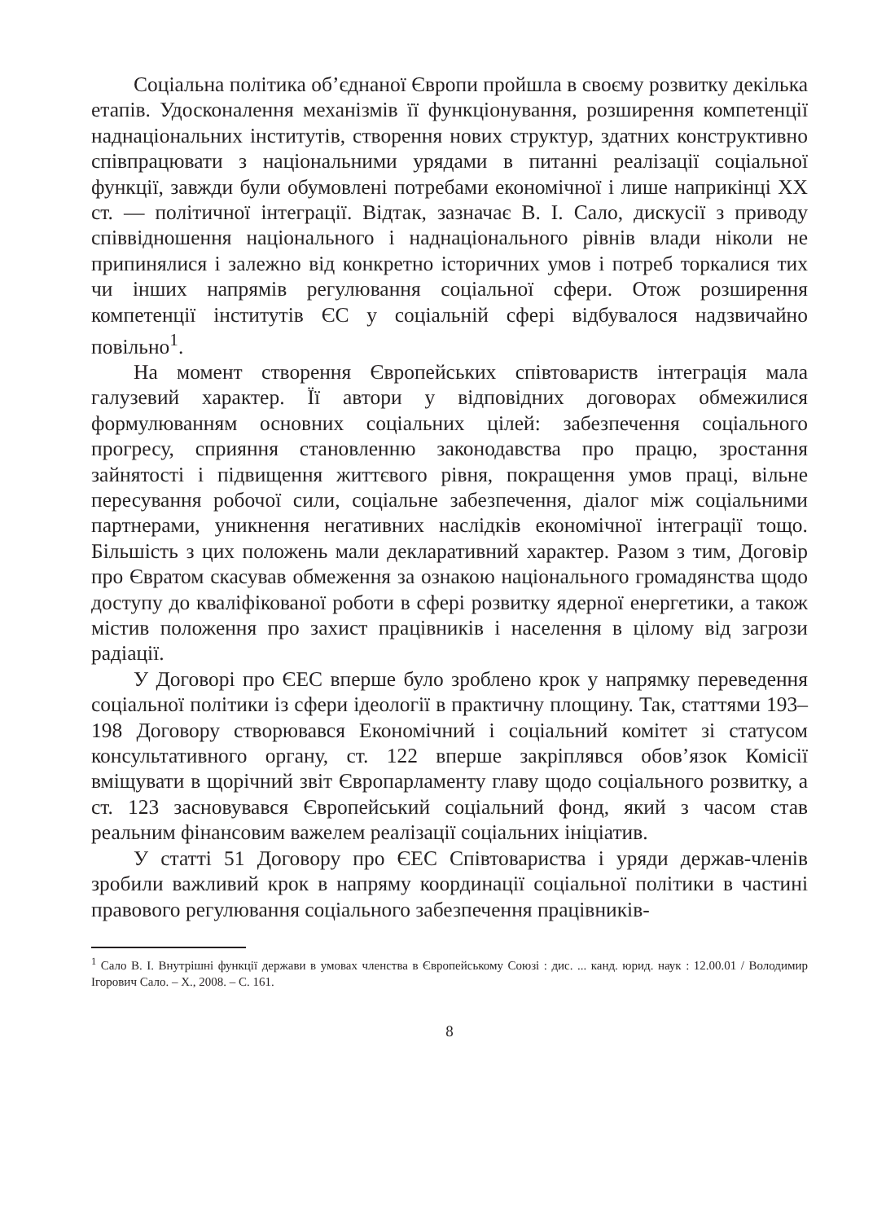Соціальна політика об’єднаної Європи пройшла в своєму розвитку декілька етапів. Удосконалення механізмів її функціонування, розширення компетенції наднаціональних інститутів, створення нових структур, здатних конструктивно співпрацювати з національними урядами в питанні реалізації соціальної функції, завжди були обумовлені потребами економічної і лише наприкінці XX ст. — політичної інтеграції. Відтак, зазначає В. І. Сало, дискусії з приводу співвідношення національного і наднаціонального рівнів влади ніколи не припинялися і залежно від конкретно історичних умов і потреб торкалися тих чи інших напрямів регулювання соціальної сфери. Отож розширення компетенції інститутів ЄС у соціальній сфері відбувалося надзвичайно повільно<sup>1</sup>.
На момент створення Європейських співтовариств інтеграція мала галузевий характер. Її автори у відповідних договорах обмежилися формулюванням основних соціальних цілей: забезпечення соціального прогресу, сприяння становленню законодавства про працю, зростання зайнятості і підвищення життєвого рівня, покращення умов праці, вільне пересування робочої сили, соціальне забезпечення, діалог між соціальними партнерами, уникнення негативних наслідків економічної інтеграції тощо. Більшість з цих положень мали декларативний характер. Разом з тим, Договір про Євратом скасував обмеження за ознакою національного громадянства щодо доступу до кваліфікованої роботи в сфері розвитку ядерної енергетики, а також містив положення про захист працівників і населення в цілому від загрози радіації.
У Договорі про ЄЕС вперше було зроблено крок у напрямку переведення соціальної політики із сфери ідеології в практичну площину. Так, статтями 193–198 Договору створювався Економічний і соціальний комітет зі статусом консультативного органу, ст. 122 вперше закріплявся обов’язок Комісії вміщувати в щорічний звіт Європарламенту главу щодо соціального розвитку, а ст. 123 засновувався Європейський соціальний фонд, який з часом став реальним фінансовим важелем реалізації соціальних ініціатив.
У статті 51 Договору про ЄЕС Співтовариства і уряди держав-членів зробили важливий крок в напряму координації соціальної політики в частині правового регулювання соціального забезпечення працівників-
<sup>1</sup> Сало В. І. Внутрішні функції держави в умовах членства в Європейському Союзі : дис. ... канд. юрид. наук : 12.00.01 / Володимир Ігорович Сало. – Х., 2008. – С. 161.
8